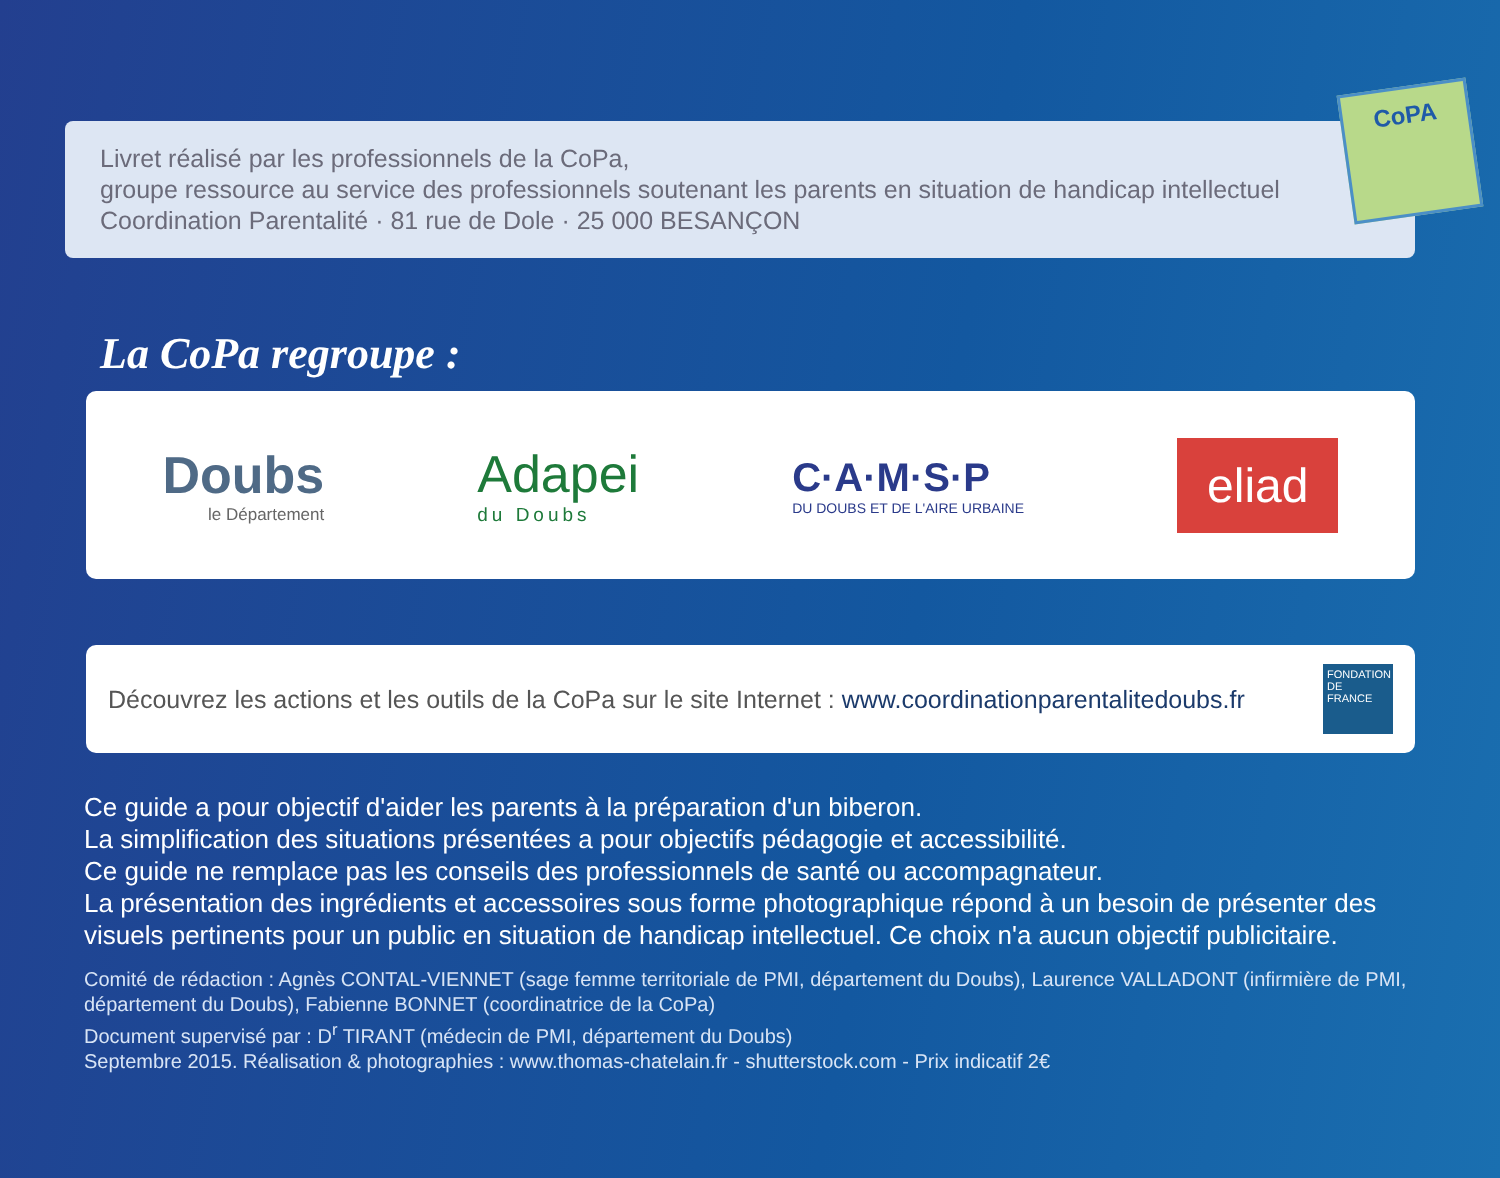Livret réalisé par les professionnels de la CoPa,
groupe ressource au service des professionnels soutenant les parents en situation de handicap intellectuel
Coordination Parentalité · 81 rue de Dole · 25 000 BESANÇON
CoPA
La CoPa regroupe :
Doubs
le Département
Adapei
du Doubs
C·A·M·S·P
DU DOUBS ET DE L'AIRE URBAINE
eliad
Découvrez les actions et les outils de la CoPa sur le site Internet : www.coordinationparentalitedoubs.fr
FONDATION DE FRANCE
Ce guide a pour objectif d'aider les parents à la préparation d'un biberon.
La simplification des situations présentées a pour objectifs pédagogie et accessibilité.
Ce guide ne remplace pas les conseils des professionnels de santé ou accompagnateur.
La présentation des ingrédients et accessoires sous forme photographique répond à un besoin de présenter des visuels pertinents pour un public en situation de handicap intellectuel. Ce choix n'a aucun objectif publicitaire.
Comité de rédaction : Agnès CONTAL-VIENNET (sage femme territoriale de PMI, département du Doubs), Laurence VALLADONT (infirmière de PMI, département du Doubs), Fabienne BONNET (coordinatrice de la CoPa)
Document supervisé par : D<sup>r</sup> TIRANT (médecin de PMI, département du Doubs)
Septembre 2015. Réalisation & photographies : www.thomas-chatelain.fr - shutterstock.com - Prix indicatif 2€